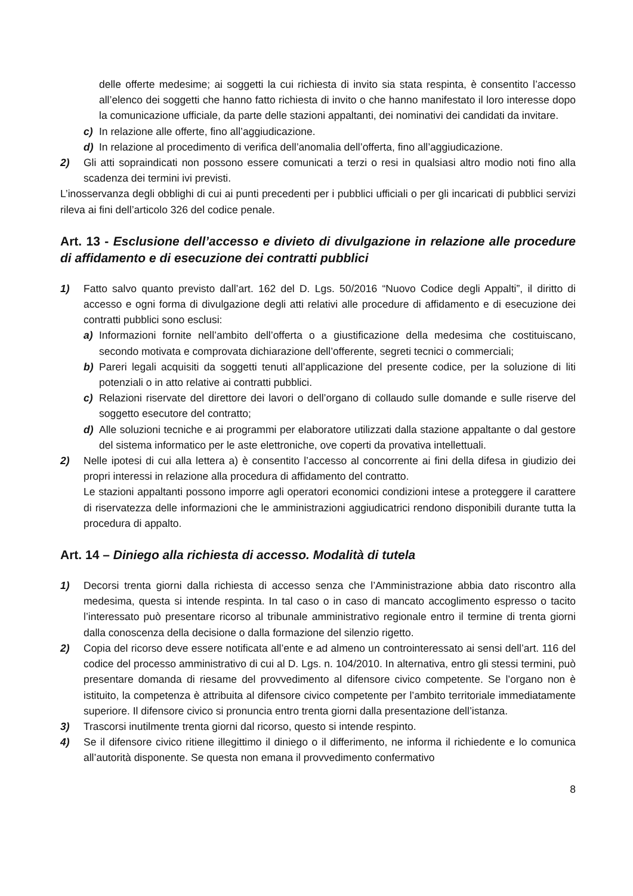delle offerte medesime; ai soggetti la cui richiesta di invito sia stata respinta, è consentito l’accesso all’elenco dei soggetti che hanno fatto richiesta di invito o che hanno manifestato il loro interesse dopo la comunicazione ufficiale, da parte delle stazioni appaltanti, dei nominativi dei candidati da invitare.
c) In relazione alle offerte, fino all’aggiudicazione.
d) In relazione al procedimento di verifica dell’anomalia dell’offerta, fino all’aggiudicazione.
2) Gli atti sopraindicati non possono essere comunicati a terzi o resi in qualsiasi altro modio noti fino alla scadenza dei termini ivi previsti.
L’inosservanza degli obblighi di cui ai punti precedenti per i pubblici ufficiali o per gli incaricati di pubblici servizi rileva ai fini dell’articolo 326 del codice penale.
Art. 13 - Esclusione dell’accesso e divieto di divulgazione in relazione alle procedure di affidamento e di esecuzione dei contratti pubblici
1) Fatto salvo quanto previsto dall’art. 162 del D. Lgs. 50/2016 “Nuovo Codice degli Appalti”, il diritto di accesso e ogni forma di divulgazione degli atti relativi alle procedure di affidamento e di esecuzione dei contratti pubblici sono esclusi:
a) Informazioni fornite nell’ambito dell’offerta o a giustificazione della medesima che costituiscano, secondo motivata e comprovata dichiarazione dell’offerente, segreti tecnici o commerciali;
b) Pareri legali acquisiti da soggetti tenuti all’applicazione del presente codice, per la soluzione di liti potenziali o in atto relative ai contratti pubblici.
c) Relazioni riservate del direttore dei lavori o dell’organo di collaudo sulle domande e sulle riserve del soggetto esecutore del contratto;
d) Alle soluzioni tecniche e ai programmi per elaboratore utilizzati dalla stazione appaltante o dal gestore del sistema informatico per le aste elettroniche, ove coperti da provativa intellettuali.
2) Nelle ipotesi di cui alla lettera a) è consentito l’accesso al concorrente ai fini della difesa in giudizio dei propri interessi in relazione alla procedura di affidamento del contratto.
Le stazioni appaltanti possono imporre agli operatori economici condizioni intese a proteggere il carattere di riservatezza delle informazioni che le amministrazioni aggiudicatrici rendono disponibili durante tutta la procedura di appalto.
Art. 14 – Diniego alla richiesta di accesso. Modalità di tutela
1) Decorsi trenta giorni dalla richiesta di accesso senza che l’Amministrazione abbia dato riscontro alla medesima, questa si intende respinta. In tal caso o in caso di mancato accoglimento espresso o tacito l’interessato può presentare ricorso al tribunale amministrativo regionale entro il termine di trenta giorni dalla conoscenza della decisione o dalla formazione del silenzio rigetto.
2) Copia del ricorso deve essere notificata all’ente e ad almeno un controinteressato ai sensi dell’art. 116 del codice del processo amministrativo di cui al D. Lgs. n. 104/2010. In alternativa, entro gli stessi termini, può presentare domanda di riesame del provvedimento al difensore civico competente. Se l’organo non è istituito, la competenza è attribuita al difensore civico competente per l’ambito territoriale immediatamente superiore. Il difensore civico si pronuncia entro trenta giorni dalla presentazione dell’istanza.
3) Trascorsi inutilmente trenta giorni dal ricorso, questo si intende respinto.
4) Se il difensore civico ritiene illegittimo il diniego o il differimento, ne informa il richiedente e lo comunica all’autorità disponente. Se questa non emana il provvedimento confermativo
8